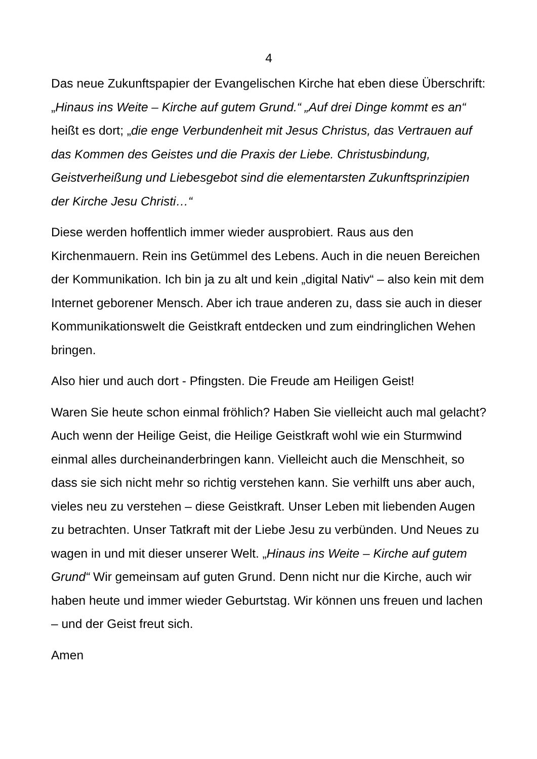4
Das neue Zukunftspapier der Evangelischen Kirche hat eben diese Überschrift: „Hinaus ins Weite – Kirche auf gutem Grund.“ „Auf drei Dinge kommt es an“ heißt es dort; „die enge Verbundenheit mit Jesus Christus, das Vertrauen auf das Kommen des Geistes und die Praxis der Liebe. Christusbindung, Geistverheißung und Liebesgebot sind die elementarsten Zukunftsprinzipien der Kirche Jesu Christi…“
Diese werden hoffentlich immer wieder ausprobiert. Raus aus den Kirchenmauern. Rein ins Getümmel des Lebens. Auch in die neuen Bereichen der Kommunikation. Ich bin ja zu alt und kein „digital Nativ“ – also kein mit dem Internet geborener Mensch. Aber ich traue anderen zu, dass sie auch in dieser Kommunikationswelt die Geistkraft entdecken und zum eindringlichen Wehen bringen.
Also hier und auch dort - Pfingsten. Die Freude am Heiligen Geist!
Waren Sie heute schon einmal fröhlich? Haben Sie vielleicht auch mal gelacht? Auch wenn der Heilige Geist, die Heilige Geistkraft wohl wie ein Sturmwind einmal alles durcheinanderbringen kann. Vielleicht auch die Menschheit, so dass sie sich nicht mehr so richtig verstehen kann. Sie verhilft uns aber auch, vieles neu zu verstehen – diese Geistkraft. Unser Leben mit liebenden Augen zu betrachten. Unser Tatkraft mit der Liebe Jesu zu verbünden. Und Neues zu wagen in und mit dieser unserer Welt. „Hinaus ins Weite – Kirche auf gutem Grund“ Wir gemeinsam auf guten Grund. Denn nicht nur die Kirche, auch wir haben heute und immer wieder Geburtstag. Wir können uns freuen und lachen – und der Geist freut sich.
Amen